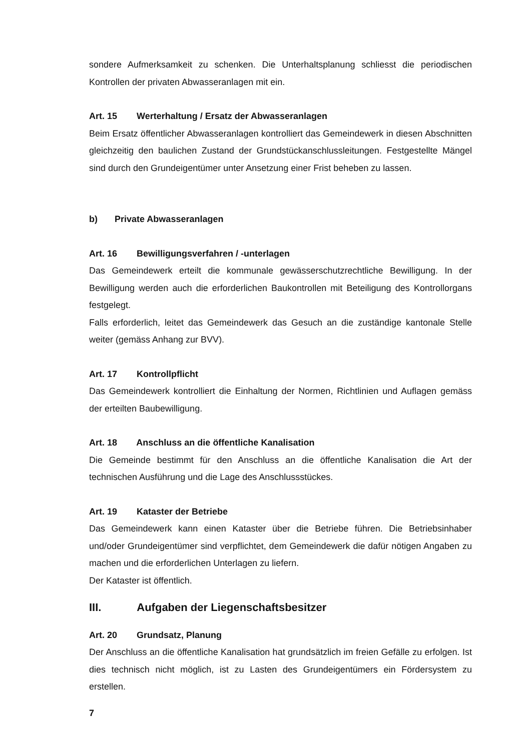sondere Aufmerksamkeit zu schenken. Die Unterhaltsplanung schliesst die periodischen Kontrollen der privaten Abwasseranlagen mit ein.
Art. 15 Werterhaltung / Ersatz der Abwasseranlagen
Beim Ersatz öffentlicher Abwasseranlagen kontrolliert das Gemeindewerk in diesen Abschnitten gleichzeitig den baulichen Zustand der Grundstückanschlussleitungen. Festgestellte Mängel sind durch den Grundeigentümer unter Ansetzung einer Frist beheben zu lassen.
b) Private Abwasseranlagen
Art. 16 Bewilligungsverfahren / -unterlagen
Das Gemeindewerk erteilt die kommunale gewässerschutzrechtliche Bewilligung. In der Bewilligung werden auch die erforderlichen Baukontrollen mit Beteiligung des Kontroll­organs festgelegt.
Falls erforderlich, leitet das Gemeindewerk das Gesuch an die zuständige kantonale Stelle weiter (gemäss Anhang zur BVV).
Art. 17 Kontrollpflicht
Das Gemeindewerk kontrolliert die Einhaltung der Normen, Richtlinien und Auflagen gemäss der erteilten Baubewilligung.
Art. 18 Anschluss an die öffentliche Kanalisation
Die Gemeinde bestimmt für den Anschluss an die öffentliche Kanalisation die Art der technischen Ausführung und die Lage des Anschlussstückes.
Art. 19 Kataster der Betriebe
Das Gemeindewerk kann einen Kataster über die Betriebe führen. Die Betriebsinhaber und/oder Grundeigentümer sind verpflichtet, dem Gemeindewerk die dafür nötigen Angaben zu machen und die erforderlichen Unterlagen zu liefern.
Der Kataster ist öffentlich.
III. Aufgaben der Liegenschaftsbesitzer
Art. 20 Grundsatz, Planung
Der Anschluss an die öffentliche Kanalisation hat grundsätzlich im freien Gefälle zu erfolgen. Ist dies technisch nicht möglich, ist zu Lasten des Grundeigentümers ein För­dersystem zu erstellen.
7